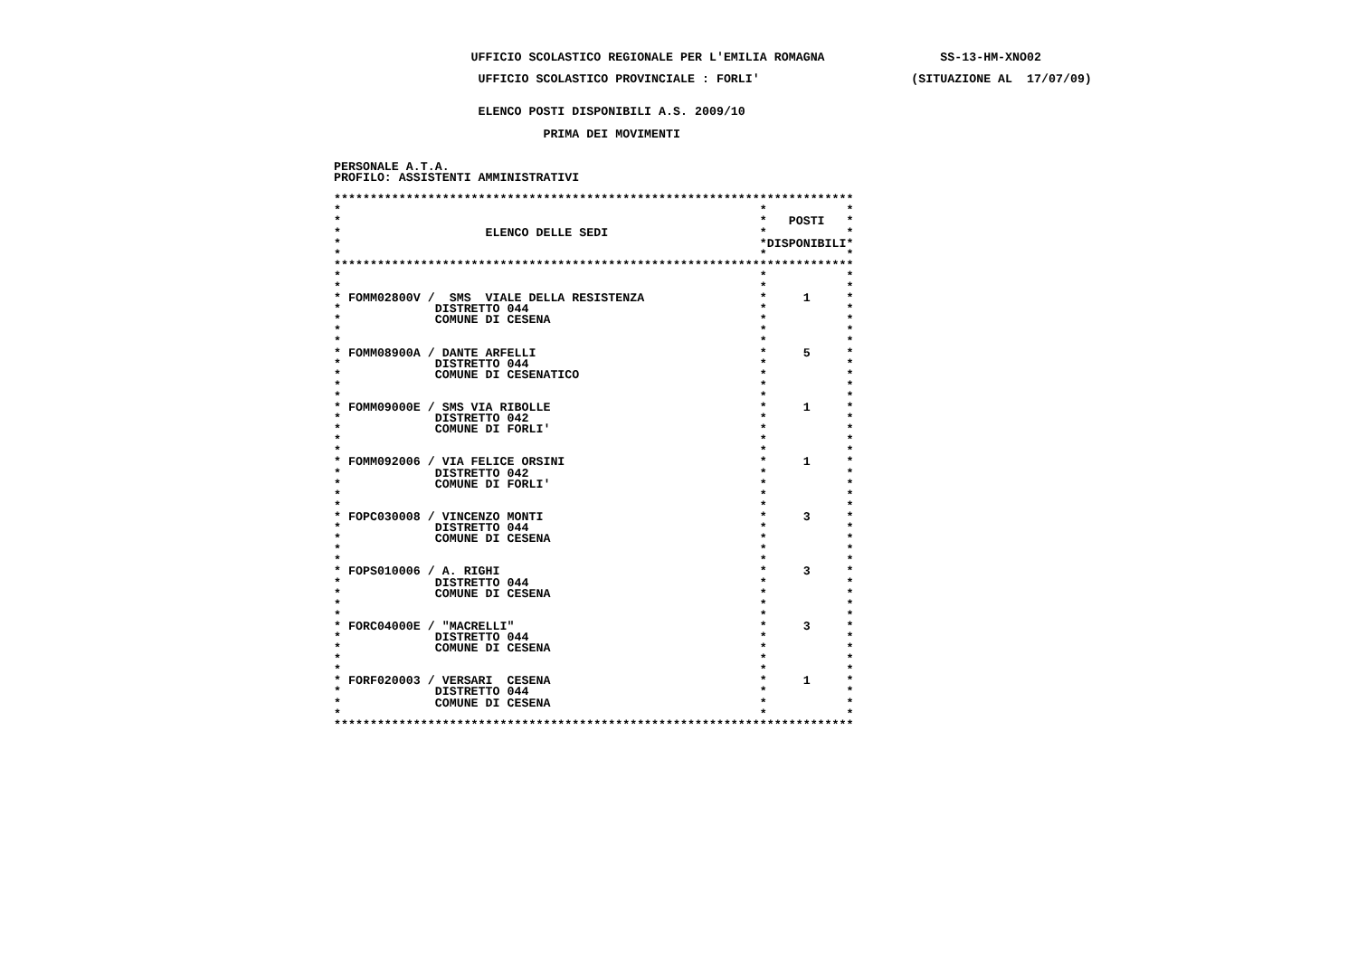UFFICIO SCOLASTICO REGIONALE PER L'EMILIA ROMAGNA SS-13-HM-XNO02
UFFICIO SCOLASTICO PROVINCIALE : FORLI' (SITUAZIONE AL 17/07/09)
ELENCO POSTI DISPONIBILI A.S. 2009/10
PRIMA DEI MOVIMENTI
PERSONALE A.T.A.
PROFILO: ASSISTENTI AMMINISTRATIVI
************************************************************************
* * *
* * POSTI *
* ELENCO DELLE SEDI * *
* *DISPONIBILI*
* * *
************************************************************************
* * *
* * *
* FOMM02800V / SMS VIALE DELLA RESISTENZA * 1 *
* DISTRETTO 044 * *
* COMUNE DI CESENA * *
* * *
* * *
* FOMM08900A / DANTE ARFELLI * 5 *
* DISTRETTO 044 * *
* COMUNE DI CESENATICO * *
* * *
* * *
* FOMM09000E / SMS VIA RIBOLLE * 1 *
* DISTRETTO 042 * *
* COMUNE DI FORLI' * *
* * *
* * *
* FOMM092006 / VIA FELICE ORSINI * 1 *
* DISTRETTO 042 * *
* COMUNE DI FORLI' * *
* * *
* * *
* FOPC030008 / VINCENZO MONTI * 3 *
* DISTRETTO 044 * *
* COMUNE DI CESENA * *
* * *
* * *
* FOPS010006 / A. RIGHI * 3 *
* DISTRETTO 044 * *
* COMUNE DI CESENA * *
* * *
* * *
* FORC04000E / "MACRELLI" * 3 *
* DISTRETTO 044 * *
* COMUNE DI CESENA * *
* * *
* * *
* FORF020003 / VERSARI CESENA * 1 *
* DISTRETTO 044 * *
* COMUNE DI CESENA * *
* * *
************************************************************************